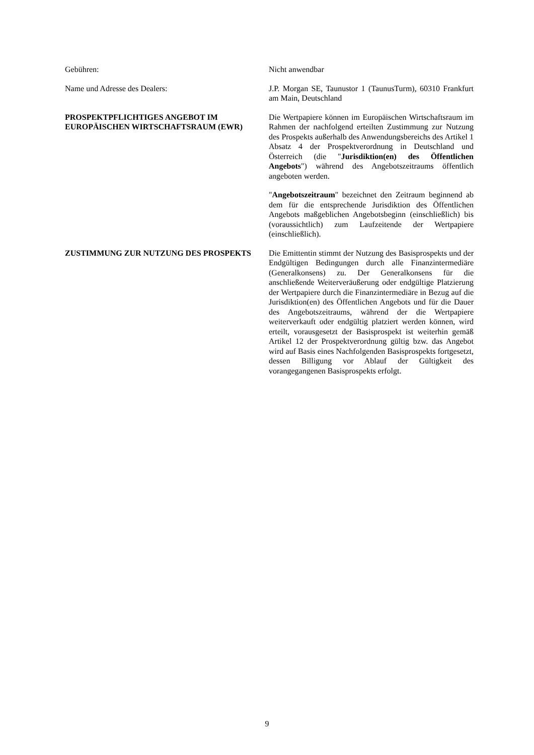Gebühren: Nicht anwendbar
Name und Adresse des Dealers: J.P. Morgan SE, Taunustor 1 (TaunusTurm), 60310 Frankfurt am Main, Deutschland
PROSPEKTPFLICHTIGES ANGEBOT IM EUROPÄISCHEN WIRTSCHAFTSRAUM (EWR)
Die Wertpapiere können im Europäischen Wirtschaftsraum im Rahmen der nachfolgend erteilten Zustimmung zur Nutzung des Prospekts außerhalb des Anwendungsbereichs des Artikel 1 Absatz 4 der Prospektverordnung in Deutschland und Österreich (die "Jurisdiktion(en) des Öffentlichen Angebots") während des Angebotszeitraums öffentlich angeboten werden.
"Angebotszeitraum" bezeichnet den Zeitraum beginnend ab dem für die entsprechende Jurisdiktion des Öffentlichen Angebots maßgeblichen Angebotsbeginn (einschließlich) bis (voraussichtlich) zum Laufzeitende der Wertpapiere (einschließlich).
ZUSTIMMUNG ZUR NUTZUNG DES PROSPEKTS Die Emittentin stimmt der Nutzung des Basisprospekts und der Endgültigen Bedingungen durch alle Finanzintermediäre (Generalkonsens) zu. Der Generalkonsens für die anschließende Weiterveräußerung oder endgültige Platzierung der Wertpapiere durch die Finanzintermediäre in Bezug auf die Jurisdiktion(en) des Öffentlichen Angebots und für die Dauer des Angebotszeitraums, während der die Wertpapiere weiterverkauft oder endgültig platziert werden können, wird erteilt, vorausgesetzt der Basisprospekt ist weiterhin gemäß Artikel 12 der Prospektverordnung gültig bzw. das Angebot wird auf Basis eines Nachfolgenden Basisprospekts fortgesetzt, dessen Billigung vor Ablauf der Gültigkeit des vorangegangenen Basisprospekts erfolgt.
9